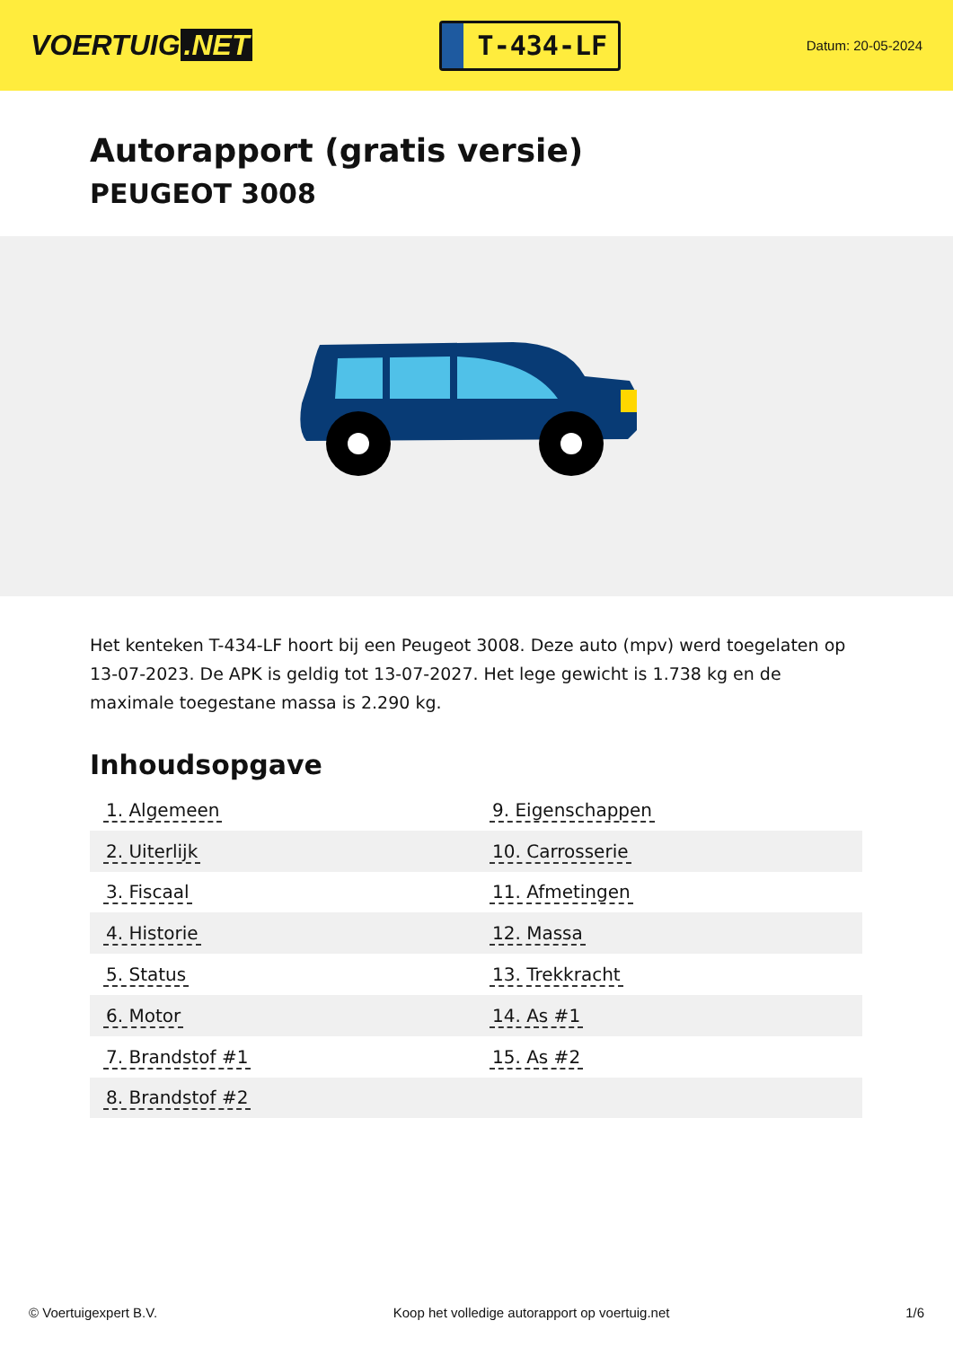VOERTUIG.NET
T-434-LF
Datum: 20-05-2024
Autorapport (gratis versie)
PEUGEOT 3008
Het kenteken T-434-LF hoort bij een Peugeot 3008. Deze auto (mpv) werd toegelaten op 13-07-2023. De APK is geldig tot 13-07-2027. Het lege gewicht is 1.738 kg en de maximale toegestane massa is 2.290 kg.
Inhoudsopgave
| 1. Algemeen | 9. Eigenschappen |
| 2. Uiterlijk | 10. Carrosserie |
| 3. Fiscaal | 11. Afmetingen |
| 4. Historie | 12. Massa |
| 5. Status | 13. Trekkracht |
| 6. Motor | 14. As #1 |
| 7. Brandstof #1 | 15. As #2 |
| 8. Brandstof #2 | |
© Voertuigexpert B.V. Koop het volledige autorapport op voertuig.net 1/6